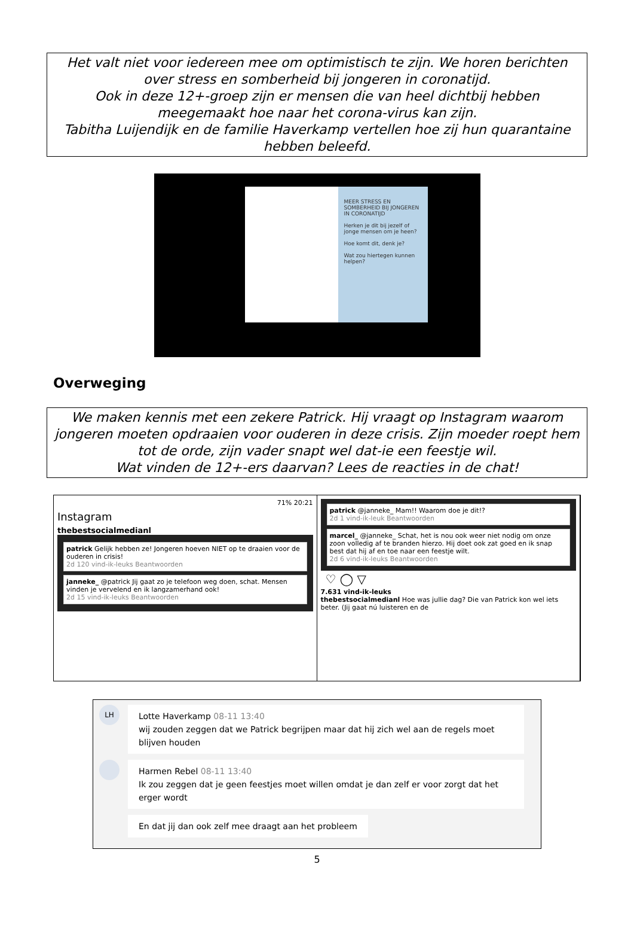Het valt niet voor iedereen mee om optimistisch te zijn. We horen berichten over stress en somberheid bij jongeren in coronatijd.
Ook in deze 12+-groep zijn er mensen die van heel dichtbij hebben meegemaakt hoe naar het corona-virus kan zijn.
Tabitha Luijendijk en de familie Haverkamp vertellen hoe zij hun quarantaine hebben beleefd.
MEER STRESS EN SOMBERHEID BIJ JONGEREN IN CORONATIJD
Herken je dit bij jezelf of jonge mensen om je heen?
Hoe komt dit, denk je?
Wat zou hiertegen kunnen helpen?
Overweging
We maken kennis met een zekere Patrick. Hij vraagt op Instagram waarom jongeren moeten opdraaien voor ouderen in deze crisis. Zijn moeder roept hem tot de orde, zijn vader snapt wel dat-ie een feestje wil.
Wat vinden de 12+-ers daarvan? Lees de reacties in de chat!
71% 20:21
Instagram
thebestsocialmedianl
patrick Gelijk hebben ze! Jongeren hoeven NIET op te draaien voor de ouderen in crisis!
2d 120 vind-ik-leuks Beantwoorden
janneke_ @patrick Jij gaat zo je telefoon weg doen, schat. Mensen vinden je vervelend en ik langzamerhand ook!
2d 15 vind-ik-leuks Beantwoorden
patrick @janneke_ Mam!! Waarom doe je dit!?
2d 1 vind-ik-leuk Beantwoorden
marcel_ @janneke_ Schat, het is nou ook weer niet nodig om onze zoon volledig af te branden hierzo. Hij doet ook zat goed en ik snap best dat hij af en toe naar een feestje wilt.
2d 6 vind-ik-leuks Beantwoorden
♡ ◯ ▽
7.631 vind-ik-leuks
thebestsocialmedianl Hoe was jullie dag? Die van Patrick kon wel iets beter. (Jij gaat nú luisteren en de
LH
Lotte Haverkamp 08-11 13:40
wij zouden zeggen dat we Patrick begrijpen maar dat hij zich wel aan de regels moet blijven houden
Harmen Rebel 08-11 13:40
Ik zou zeggen dat je geen feestjes moet willen omdat je dan zelf er voor zorgt dat het erger wordt
En dat jij dan ook zelf mee draagt aan het probleem
5